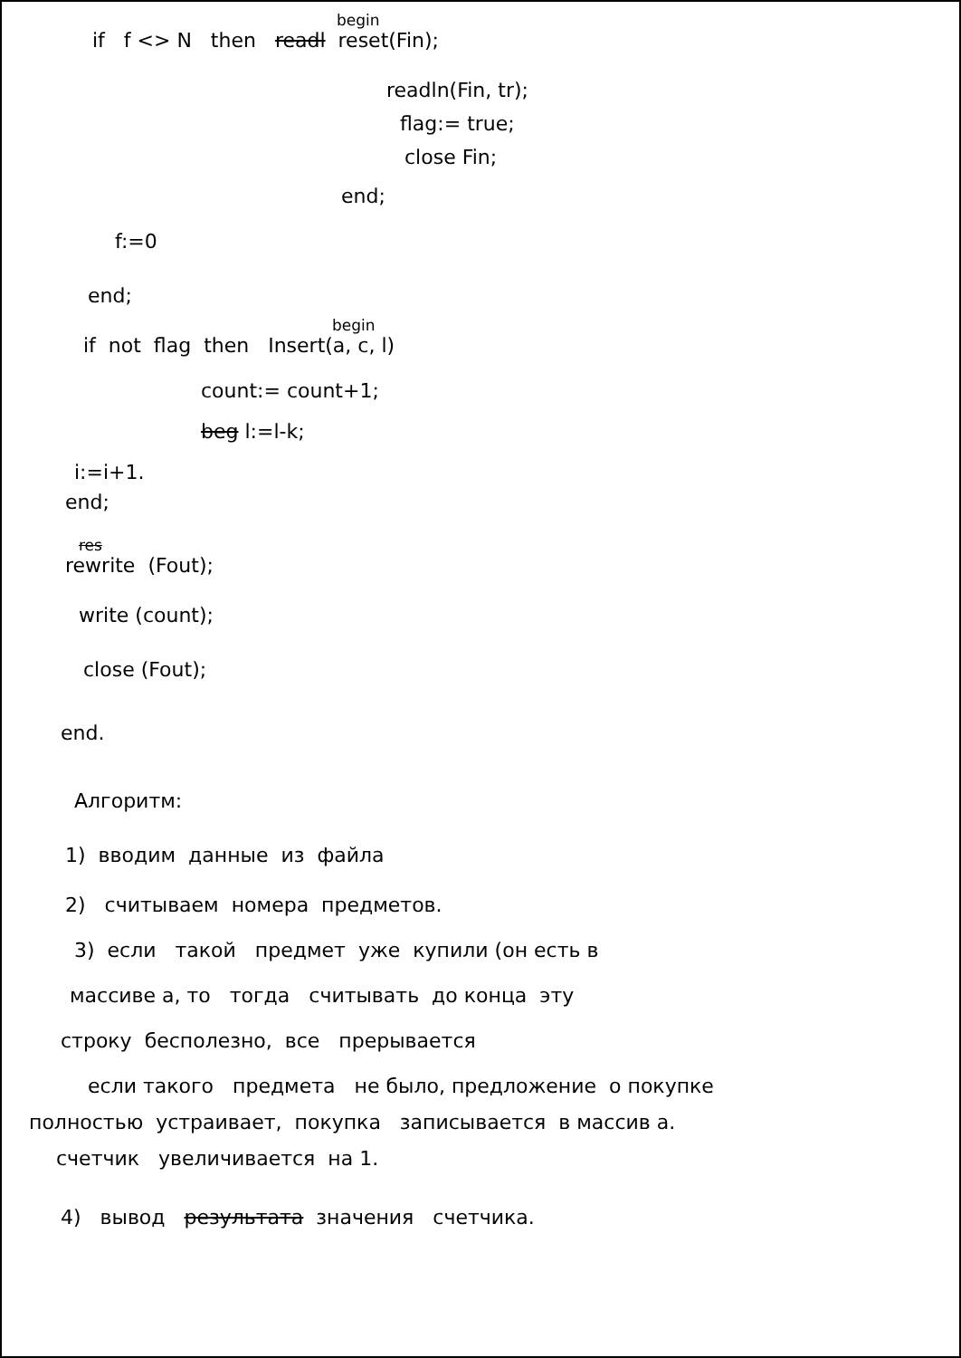begin
if f <> N then readl reset(Fin);
readln(Fin, tr);
flag:= true;
close Fin;
end;
f:=0
end;
begin
if not flag then Insert(a, c, l)
count:= count+1;
beg l:=l-k;
i:=i+1.
end;
res
rewrite (Fout);
write (count);
close (Fout);
end.
Алгоритм:
1) вводим данные из файла
2) считываем номера предметов.
3) если такой предмет уже купили (он есть в
массиве a, то тогда считывать до конца эту
строку бесполезно, все прерывается
если такого предмета не было, предложение о покупке
полностью устраивает, покупка записывается в массив a.
счетчик увеличивается на 1.
4) вывод результата значения счетчика.